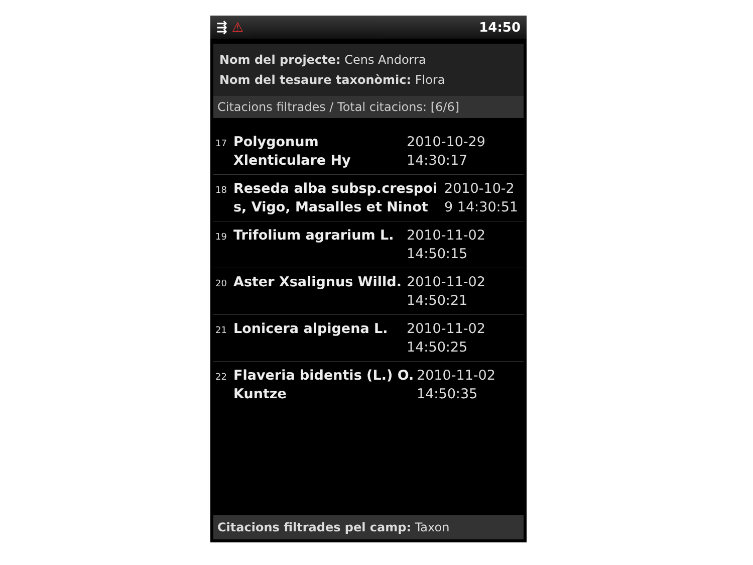⇶ ⚠ 14:50
Nom del projecte: Cens Andorra
Nom del tesaure taxonòmic: Flora
Citacions filtrades / Total citacions: [6/6]
17
Polygonum Xlenticulare Hy
2010-10-29
14:30:17
18
Reseda alba subsp.crespoi s, Vigo, Masalles et Ninot
2010-10-2
9 14:30:51
19
Trifolium agrarium L. 2010-11-02
14:50:15
20
Aster Xsalignus Willd.
2010-11-02
14:50:21
21
Lonicera alpigena L. 2010-11-02
14:50:25
22
Flaveria bidentis (L.) O. Kuntze
2010-11-02
14:50:35
Citacions filtrades pel camp: Taxon